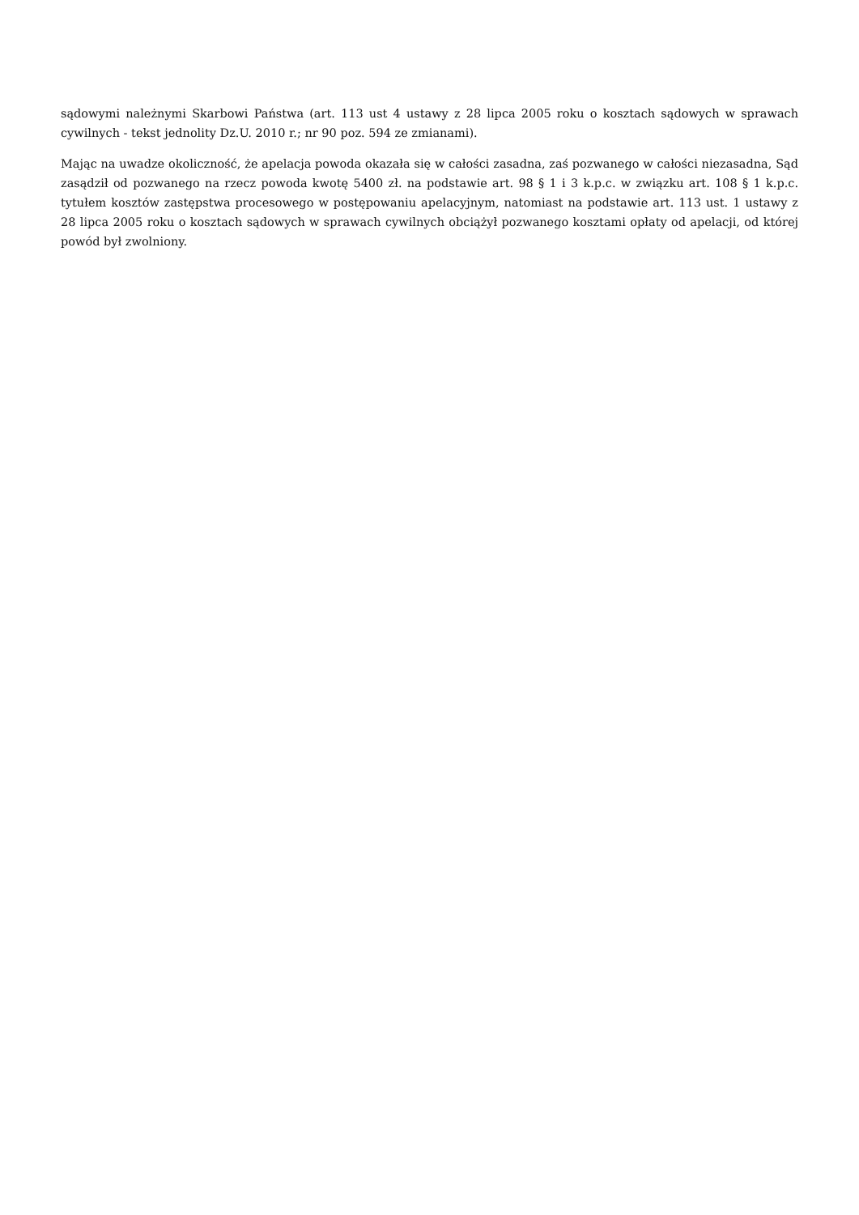sądowymi należnymi Skarbowi Państwa (art. 113 ust 4 ustawy z 28 lipca 2005 roku o kosztach sądowych w sprawach cywilnych - tekst jednolity Dz.U. 2010 r.; nr 90 poz. 594 ze zmianami).
Mając na uwadze okoliczność, że apelacja powoda okazała się w całości zasadna, zaś pozwanego w całości niezasadna, Sąd zasądził od pozwanego na rzecz powoda kwotę 5400 zł. na podstawie art. 98 § 1 i 3 k.p.c. w związku art. 108 § 1 k.p.c. tytułem kosztów zastępstwa procesowego w postępowaniu apelacyjnym, natomiast na podstawie art. 113 ust. 1 ustawy z 28 lipca 2005 roku o kosztach sądowych w sprawach cywilnych obciążył pozwanego kosztami opłaty od apelacji, od której powód był zwolniony.